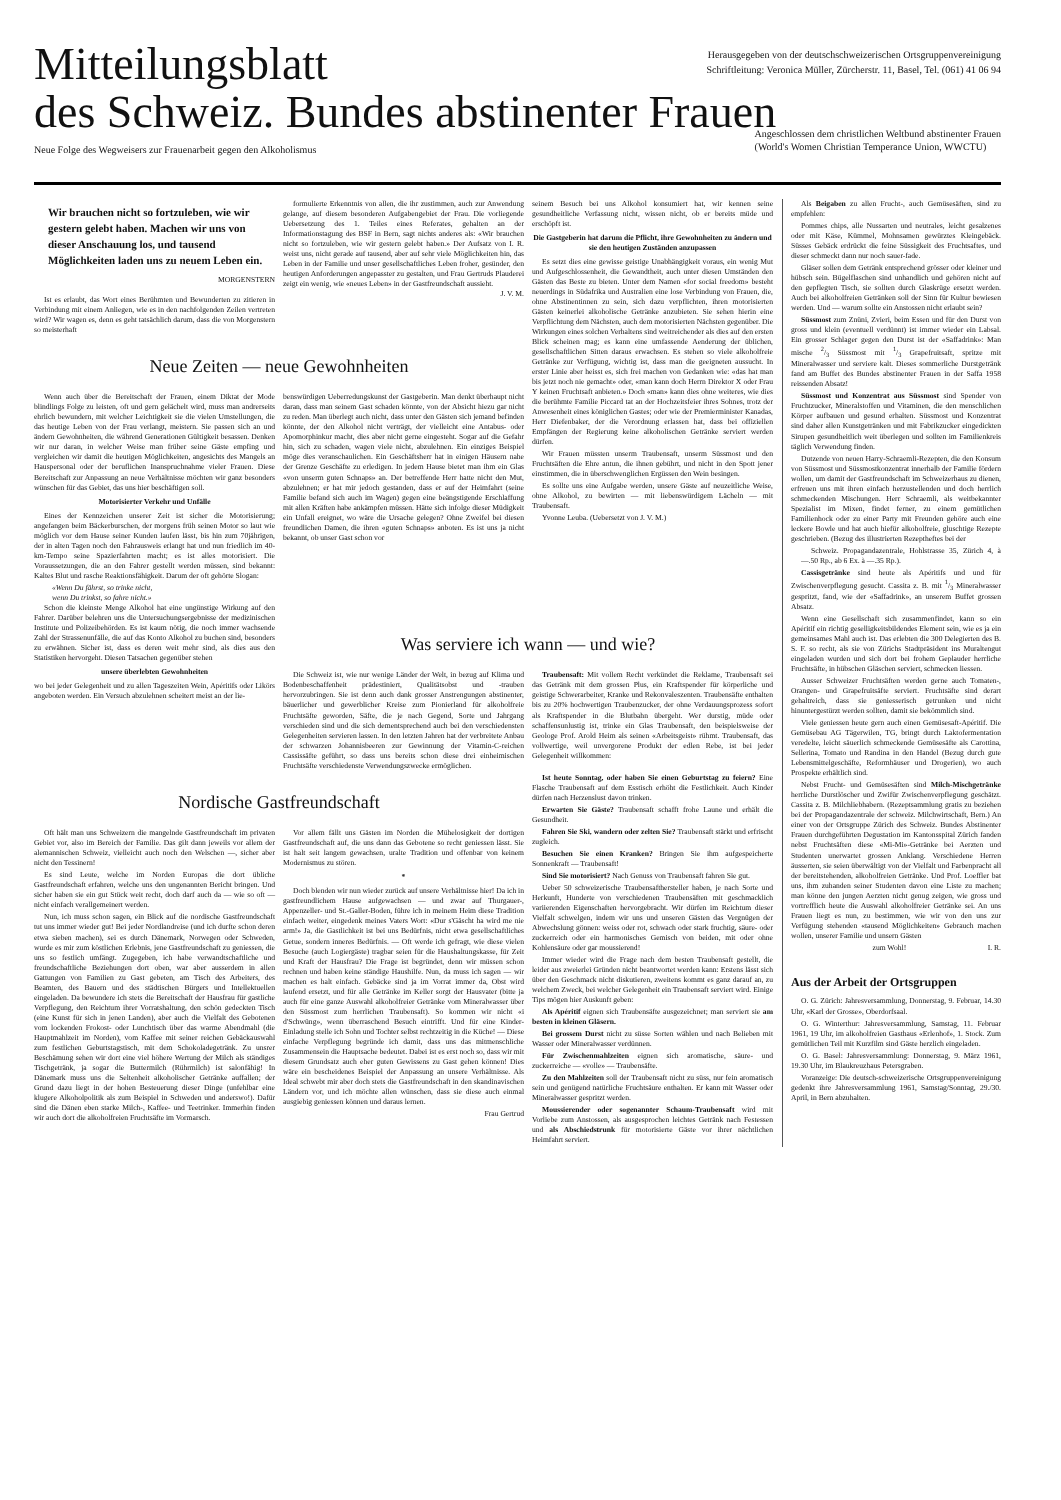Mitteilungsblatt
des Schweiz. Bundes abstinenter Frauen
Herausgegeben von der deutschschweizerischen Ortsgruppenvereinigung
Schriftleitung: Veronica Müller, Zürcherstr. 11, Basel, Tel. (061) 41 06 94
Neue Folge des Wegweisers zur Frauenarbeit gegen den Alkoholismus
Angeschlossen dem christlichen Weltbund abstinenter Frauen
(World's Women Christian Temperance Union, WWCTU)
Wir brauchen nicht so fortzuleben, wie wir gestern gelebt haben. Machen wir uns von dieser Anschauung los, und tausend Möglichkeiten laden uns zu neuem Leben ein.
MORGENSTERN
Ist es erlaubt, das Wort eines Berühmten und Bewunderten zu zitieren in Verbindung mit einem Anliegen, wie es in den nachfolgenden Zeilen vertreten wird? Wir wagen es, denn es geht tatsächlich darum, dass die von Morgenstern so meisterhaft
formulierte Erkenntnis von allen, die ihr zustimmen, auch zur Anwendung gelange, auf diesem besonderen Aufgabengebiet der Frau. Die vorliegende Uebersetzung des 1. Teiles eines Referates, gehalten an der Informationstagung des BSF in Bern, sagt nichts anderes als: «Wir brauchen nicht so fortzuleben, wie wir gestern gelebt haben.» Der Aufsatz von I. R. weist uns, nicht gerade auf tausend, aber auf sehr viele Möglichkeiten hin, das Leben in der Familie und unser gesellschaftliches Leben froher, gesünder, den heutigen Anforderungen angepasster zu gestalten, und Frau Gertruds Plauderei zeigt ein wenig, wie «neues Leben» in der Gastfreundschaft aussieht. J. V. M.
Neue Zeiten — neue Gewohnheiten
Wenn auch über die Bereitschaft der Frauen, einem Diktat der Mode blindlings Folge zu leisten, oft und gern gelächelt wird, muss man andrerseits ehrlich bewundern, mit welcher Leichtigkeit sie die vielen Umstellungen, die das heutige Leben von der Frau verlangt, meistern. Sie passen sich an und ändern Gewohnheiten, die während Generationen Gültigkeit besassen. Denken wir nur daran, in welcher Weise man früher seine Gäste empfing und vergleichen wir damit die heutigen Möglichkeiten, angesichts des Mangels an Hauspersonal oder der beruflichen Inanspruchnahme vieler Frauen. Diese Bereitschaft zur Anpassung an neue Verhältnisse möchten wir ganz besonders wünschen für das Gebiet, das uns hier beschäftigen soll.
Motorisierter Verkehr und Unfälle
Eines der Kennzeichen unserer Zeit ist sicher die Motorisierung; angefangen beim Bäckerburschen, der morgens früh seinen Motor so laut wie möglich vor dem Hause seiner Kunden laufen lässt, bis hin zum 70jährigen, der in alten Tagen noch den Fahrausweis erlangt hat und nun friedlich im 40-km-Tempo seine Spazierfahrten macht; es ist alles motorisiert. Die Voraussetzungen, die an den Fahrer gestellt werden müssen, sind bekannt: Kaltes Blut und rasche Reaktionsfähigkeit. Darum der oft gehörte Slogan:
«Wenn Du fährst, so trinke nicht,
wenn Du trinkst, so fahre nicht.»
benswürdigen Ueberredungskunst der Gastgeberin. Man denkt überhaupt nicht daran, dass man seinem Gast schaden könnte, von der Absicht hiezu gar nicht zu reden. Man überlegt auch nicht, dass unter den Gästen sich jemand befinden könnte, der den Alkohol nicht verträgt, der vielleicht eine Antabus- oder Apomorphinkur macht, dies aber nicht gerne eingesteht. Sogar auf die Gefahr hin, sich zu schaden, wagen viele nicht, abzulehnen. Ein einziges Beispiel möge dies veranschaulichen. Ein Geschäftsherr hat in einigen Häusern nahe der Grenze Geschäfte zu erledigen. In jedem Hause bietet man ihm ein Glas «von unserm guten Schnaps» an. Der betreffende Herr hatte nicht den Mut, abzulehnen; er hat mir jedoch gestanden, dass er auf der Heimfahrt (seine Familie befand sich auch im Wagen) gegen eine beängstigende Erschlaffung mit allen Kräften habe ankämpfen müssen. Hätte sich infolge dieser Müdigkeit ein Unfall ereignet, wo wäre die Ursache gelegen? Ohne Zweifel bei diesen freundlichen Damen, die ihren «guten Schnaps» anboten. Es ist uns ja nicht bekannt, ob unser Gast schon vor
seinem Besuch bei uns Alkohol konsumiert hat, wir kennen seine gesundheitliche Verfassung nicht, wissen nicht, ob er bereits müde und erschöpft ist.
Die Gastgeberin hat darum die Pflicht, ihre Gewohnheiten zu ändern und sie den heutigen Zuständen anzupassen
Es setzt dies eine gewisse geistige Unabhängigkeit voraus, ein wenig Mut und Aufgeschlossenheit, die Gewandtheit, auch unter diesen Umständen den Gästen das Beste zu bieten. Unter dem Namen «for social freedom» besteht neuerdings in Südafrika und Australien eine lose Verbindung von Frauen, die, ohne Abstinentinnen zu sein, sich dazu verpflichten, ihren motorisierten Gästen keinerlei alkoholische Getränke anzubieten. Sie sehen hierin eine Verpflichtung dem Nächsten, auch dem motorisierten Nächsten gegenüber. Die Wirkungen eines solchen Verhaltens sind weitreichender als dies auf den ersten Blick scheinen mag; es kann eine umfassende Aenderung der üblichen, gesellschaftlichen Sitten daraus erwachsen. Es stehen so viele alkoholfreie Getränke zur Verfügung, wichtig ist, dass man die geeigneten aussucht. In erster Linie aber heisst es, sich frei machen von Gedanken wie: «das hat man bis jetzt noch nie gemacht» oder, «man kann doch Herrn Direktor X oder Frau Y keinen Fruchtsaft anbieten.» Doch «man» kann dies ohne weiteres, wie dies die berühmte Familie Piccard tat an der Hochzeitsfeier ihres Sohnes, trotz der Anwesenheit eines königlichen Gastes; oder wie der Premierminister Kanadas, Herr Diefenbaker, der die Verordnung erlassen hat, dass bei offiziellen Empfängen der Regierung keine alkoholischen Getränke serviert werden dürfen.
Wir Frauen müssten unserm Traubensaft, unserm Süssmost und den Fruchtsäften die Ehre antun, die ihnen gebührt, und nicht in den Spott jener einstimmen, die in überschwenglichen Ergüssen den Wein besingen.
Es sollte uns eine Aufgabe werden, unsere Gäste auf neuzeitliche Weise, ohne Alkohol, zu bewirten — mit liebenswürdigem Lächeln — mit Traubensaft.
Yvonne Leuba. (Uebersetzt von J. V. M.)
Schon die kleinste Menge Alkohol hat eine ungünstige Wirkung auf den Fahrer. Darüber belehren uns die Untersuchungsergebnisse der medizinischen Institute und Polizeibehörden. Es ist kaum nötig, die noch immer wachsende Zahl der Strassenunfälle, die auf das Konto Alkohol zu buchen sind, besonders zu erwähnen. Sicher ist, dass es deren weit mehr sind, als dies aus den Statistiken hervorgeht. Diesen Tatsachen gegenüber stehen
unsere überlebten Gewohnheiten
wo bei jeder Gelegenheit und zu allen Tageszeiten Wein, Apéritifs oder Likörs angeboten werden. Ein Versuch abzulehnen scheitert meist an der lie-
Was serviere ich wann — und wie?
Die Schweiz ist, wie nur wenige Länder der Welt, in bezug auf Klima und Bodenbeschaffenheit prädestiniert, Qualitätsobst und -trauben hervorzubringen. Sie ist denn auch dank grosser Anstrengungen abstinenter, bäuerlicher und gewerblicher Kreise zum Pionierland für alkoholfreie Fruchtsäfte geworden, Säfte, die je nach Gegend, Sorte und Jahrgang verschieden sind und die sich dementsprechend auch bei den verschiedensten Gelegenheiten servieren lassen. In den letzten Jahren hat der verbreitete Anbau der schwarzen Johannisbeeren zur Gewinnung der Vitamin-C-reichen Cassissäfte geführt, so dass uns bereits schon diese drei einheimischen Fruchtsäfte verschiedenste Verwendungszwecke ermöglichen.
Traubensaft: Mit vollem Recht verkündet die Reklame, Traubensaft sei das Getränk mit dem grossen Plus, ein Kraftspender für körperliche und geistige Schwerarbeiter, Kranke und Rekonvaleszenten. Traubensäfte enthalten bis zu 20% hochwertigen Traubenzucker, der ohne Verdauungsprozess sofort als Kraftspender in die Blutbahn übergeht. Wer durstig, müde oder schaffensunlustig ist, trinke ein Glas Traubensaft, den beispielsweise der Geologe Prof. Arold Heim als seinen «Arbeitsgeist» rühmt. Traubensaft, das vollwertige, weil unvergorene Produkt der edlen Rebe, ist bei jeder Gelegenheit willkommen:
Nordische Gastfreundschaft
Oft hält man uns Schweizern die mangelnde Gastfreundschaft im privaten Gebiet vor, also im Bereich der Familie. Das gilt dann jeweils vor allem der alemannischen Schweiz, vielleicht auch noch den Welschen —, sicher aber nicht den Tessinern!
Es sind Leute, welche im Norden Europas die dort übliche Gastfreundschaft erfahren, welche uns den ungenannten Bericht bringen. Und sicher haben sie ein gut Stück weit recht, doch darf auch da — wie so oft — nicht einfach verallgemeinert werden.
Nun, ich muss schon sagen, ein Blick auf die nordische Gastfreundschaft tut uns immer wieder gut! Bei jeder Nordlandreise (und ich durfte schon deren etwa sieben machen), sei es durch Dänemark, Norwegen oder Schweden, wurde es mir zum köstlichen Erlebnis, jene Gastfreundschaft zu geniessen, die uns so festlich umfängt. Zugegeben, ich habe verwandtschaftliche und freundschaftliche Beziehungen dort oben, war aber ausserdem in allen Gattungen von Familien zu Gast gebeten, am Tisch des Arbeiters, des Beamten, des Bauern und des städtischen Bürgers und Intellektuellen eingeladen. Da bewundere ich stets die Bereitschaft der Hausfrau für gastliche Verpflegung, den Reichtum ihrer Vorratshaltung, den schön gedeckten Tisch (eine Kunst für sich in jenen Landen), aber auch die Vielfalt des Gebotenen vom lockenden Frokost- oder Lunchtisch über das warme Abendmahl (die Hauptmahlzeit im Norden), vom Kaffee mit seiner reichen Gebäckauswahl zum festlichen Geburtstagstisch, mit dem Schokoladegetränk. Zu unsrer Beschämung sehen wir dort eine viel höhere Wertung der Milch als ständiges Tischgetränk, ja sogar die Buttermilch (Rührmilch) ist salonfähig! In Dänemark muss uns die Seltenheit alkoholischer Getränke auffallen; der Grund dazu liegt in der hohen Besteuerung dieser Dinge (unfehlbar eine klugere Alkoholpolitik als zum Beispiel in Schweden und anderswo!). Dafür sind die Dänen eben starke Milch-, Kaffee- und Teetrinker. Immerhin finden wir auch dort die alkoholfreien Fruchtsäfte im Vormarsch.
Vor allem fällt uns Gästen im Norden die Mühelosigkeit der dortigen Gastfreundschaft auf, die uns dann das Gebotene so recht geniessen lässt. Sie ist halt seit langem gewachsen, uralte Tradition und offenbar von keinem Modernismus zu stören.
*
Doch blenden wir nun wieder zurück auf unsere Verhältnisse hier! Da ich in gastfreundlichem Hause aufgewachsen — und zwar auf Thurgauer-, Appenzeller- und St.-Galler-Boden, führe ich in meinem Heim diese Tradition einfach weiter, eingedenk meines Vaters Wort: «Dur s'Gäscht ha wird me nie arm!» Ja, die Gastlichkeit ist bei uns Bedürfnis, nicht etwa gesellschaftliches Getue, sondern inneres Bedürfnis. — Oft werde ich gefragt, wie diese vielen Besuche (auch Logiergäste) tragbar seien für die Haushaltungskasse, für Zeit und Kraft der Hausfrau? Die Frage ist begründet, denn wir müssen schon rechnen und haben keine ständige Haushilfe. Nun, da muss ich sagen — wir machen es halt einfach. Gebäcke sind ja im Vorrat immer da, Obst wird laufend ersetzt, und für alle Getränke im Keller sorgt der Hausvater (bitte ja auch für eine ganze Auswahl alkoholfreier Getränke vom Mineralwasser über den Süssmost zum herrlichen Traubensaft). So kommen wir nicht «i d'Schwüng», wenn überraschend Besuch eintrifft. Und für eine Kinder-Einladung stelle ich Sohn und Tochter selbst rechtzeitig in die Küche! — Diese einfache Verpflegung begründe ich damit, dass uns das mitmenschliche Zusammensein die Hauptsache bedeutet. Dabei ist es erst noch so, dass wir mit diesem Grundsatz auch eher guten Gewissens zu Gast gehen können! Dies wäre ein bescheidenes Beispiel der Anpassung an unsere Verhältnisse. Als Ideal schwebt mir aber doch stets die Gastfreundschaft in den skandinavischen Ländern vor, und ich möchte allen wünschen, dass sie diese auch einmal ausgiebig geniessen können und daraus lernen.
Frau Gertrud
Ist heute Sonntag, oder haben Sie einen Geburtstag zu feiern? Eine Flasche Traubensaft auf dem Esstisch erhöht die Festlichkeit. Auch Kinder dürfen nach Herzenslust davon trinken.
Erwarten Sie Gäste? Traubensaft schafft frohe Laune und erhält die Gesundheit.
Fahren Sie Ski, wandern oder zelten Sie? Traubensaft stärkt und erfrischt zugleich.
Besuchen Sie einen Kranken? Bringen Sie ihm aufgespeicherte Sonnenkraft — Traubensaft!
Sind Sie motorisiert? Nach Genuss von Traubensaft fahren Sie gut.
Ueber 50 schweizerische Traubensafthersteller haben, je nach Sorte und Herkunft, Hunderte von verschiedenen Traubensäften mit geschmacklich variierenden Eigenschaften hervorgebracht. Wir dürfen im Reichtum dieser Vielfalt schwelgen, indem wir uns und unseren Gästen das Vergnügen der Abwechslung gönnen: weiss oder rot, schwach oder stark fruchtig, säure- oder zuckerreich oder ein harmonisches Gemisch von beiden, mit oder ohne Kohlensäure oder gar moussierend!
Immer wieder wird die Frage nach dem besten Traubensaft gestellt, die leider aus zweierlei Gründen nicht beantwortet werden kann: Erstens lässt sich über den Geschmack nicht diskutieren, zweitens kommt es ganz darauf an, zu welchem Zweck, bei welcher Gelegenheit ein Traubensaft serviert wird. Einige Tips mögen hier Auskunft geben:
Als Apéritif eignen sich Traubensäfte ausgezeichnet; man serviert sie am besten in kleinen Gläsern.
Bei grossem Durst nicht zu süsse Sorten wählen und nach Belieben mit Wasser oder Mineralwasser verdünnen.
Für Zwischenmahlzeiten eignen sich aromatische, säure- und zuckerreiche — «volle» — Traubensäfte.
Zu den Mahlzeiten soll der Traubensaft nicht zu süss, nur fein aromatisch sein und genügend natürliche Fruchtsäure enthalten. Er kann mit Wasser oder Mineralwasser gespritzt werden.
Moussierender oder sogenannter Schaum-Traubensaft wird mit Vorliebe zum Anstossen, als ausgesprochen leichtes Getränk nach Festessen und als Abschiedstrunk für motorisierte Gäste vor ihrer nächtlichen Heimfahrt serviert.
Als Beigaben zu allen Frucht-, auch Gemüsesäften, sind zu empfehlen:
Pommes chips, alle Nussarten und neutrales, leicht gesalzenes oder mit Käse, Kümmel, Mohnsamen gewürztes Kleingebäck. Süsses Gebäck erdrückt die feine Süssigkeit des Fruchtsaftes, und dieser schmeckt dann nur noch sauer-fade.
Gläser sollen dem Getränk entsprechend grösser oder kleiner und hübsch sein. Bügelflaschen sind unhandlich und gehören nicht auf den gepflegten Tisch, sie sollten durch Glaskrüge ersetzt werden. Auch bei alkoholfreien Getränken soll der Sinn für Kultur bewiesen werden. Und — warum sollte ein Anstossen nicht erlaubt sein?
Süssmost zum Znüni, Zvieri, beim Essen und für den Durst von gross und klein (eventuell verdünnt) ist immer wieder ein Labsal. Ein grosser Schlager gegen den Durst ist der «Saffadrink»: Man mische 2/3 Süssmost mit 1/3 Grapefruitsaft, spritze mit Mineralwasser und serviere kalt. Dieses sommerliche Durstgetränk fand am Buffet des Bundes abstinenter Frauen in der Saffa 1958 reissenden Absatz!
Süssmost und Konzentrat aus Süssmost sind Spender von Fruchtzucker, Mineralstoffen und Vitaminen, die den menschlichen Körper aufbauen und gesund erhalten. Süssmost und Konzentrat sind daher allen Kunstgetränken und mit Fabrikzucker eingedickten Sirupen gesundheitlich weit überlegen und sollten im Familienkreis täglich Verwendung finden.
Dutzende von neuen Harry-Schraemli-Rezepten, die den Konsum von Süssmost und Süssmostkonzentrat innerhalb der Familie fördern wollen, um damit der Gastfreundschaft im Schweizerhaus zu dienen, erfreuen uns mit ihren einfach herzustellenden und doch herrlich schmeckenden Mischungen. Herr Schraemli, als weitbekannter Spezialist im Mixen, findet ferner, zu einem gemütlichen Familienhock oder zu einer Party mit Freunden gehöre auch eine leckere Bowle und hat auch hiefür alkoholfreie, gluschtige Rezepte geschrieben. (Bezug des illustrierten Rezeptheftes bei der
Schweiz. Propagandazentrale, Hohlstrasse 35, Zürich 4, à —.50 Rp., ab 6 Ex. à —.35 Rp.).
Cassisgetränke sind heute als Apéritifs und und für Zwischenverpflegung gesucht. Cassita z. B. mit 1/3 Mineralwasser gespritzt, fand, wie der «Saffadrink», an unserem Buffet grossen Absatz.
Wenn eine Gesellschaft sich zusammenfindet, kann so ein Apéritif ein richtig geselligkeitsbildendes Element sein, wie es ja ein gemeinsames Mahl auch ist. Das erlebten die 300 Delegierten des B. S. F. so recht, als sie von Zürichs Stadtpräsident ins Muraltengut eingeladen wurden und sich dort bei frohem Geplauder herrliche Fruchtsäfte, in hübschen Gläschen serviert, schmecken liessen.
Ausser Schweizer Fruchtsäften werden gerne auch Tomaten-, Orangen- und Grapefruitsäfte serviert. Fruchtsäfte sind derart gehaltreich, dass sie geniesserisch getrunken und nicht hinuntergestürzt werden sollten, damit sie bekömmlich sind.
Viele geniessen heute gern auch einen Gemüsesaft-Apéritif. Die Gemüsebau AG Tägerwilen, TG, bringt durch Laktofermentation veredelte, leicht säuerlich schmeckende Gemüsesäfte als Carottina, Sellerina, Tomato und Randina in den Handel (Bezug durch gute Lebensmittelgeschäfte, Reformhäuser und Drogerien), wo auch Prospekte erhältlich sind.
Nebst Frucht- und Gemüsesäften sind Milch-Mischgetränke herrliche Durstlöscher und Zwifür Zwischenverpflegung geschätzt. Cassita z. B. Milchliebhabern. (Rezeptsammlung gratis zu beziehen bei der Propagandazentrale der schweiz. Milchwirtschaft, Bern.) An einer von der Ortsgruppe Zürich des Schweiz. Bundes Abstinenter Frauen durchgeführten Degustation im Kantonsspital Zürich fanden nebst Fruchtsäften diese «Mi-Mi»-Getränke bei Aerzten und Studenten unerwartet grossen Anklang. Verschiedene Herren äusserten, sie seien überwältigt von der Vielfalt und Farbenpracht all der bereitstehenden, alkoholfreien Getränke. Und Prof. Loeffler bat uns, ihm zuhanden seiner Studenten davon eine Liste zu machen; man könne den jungen Aerzten nicht genug zeigen, wie gross und vortrefflich heute die Auswahl alkoholfreier Getränke sei. An uns Frauen liegt es nun, zu bestimmen, wie wir von den uns zur Verfügung stehenden «tausend Möglichkeiten» Gebrauch machen wollen, unserer Familie und unsern Gästen
zum Wohl! I. R.
Aus der Arbeit der Ortsgruppen
O. G. Zürich: Jahresversammlung, Donnerstag, 9. Februar, 14.30 Uhr, «Karl der Grosse», Oberdorfsaal.
O. G. Winterthur: Jahresversammlung, Samstag, 11. Februar 1961, 19 Uhr, im alkoholfreien Gasthaus «Erlenhof», 1. Stock. Zum gemütlichen Teil mit Kurzfilm sind Gäste herzlich eingeladen.
O. G. Basel: Jahresversammlung: Donnerstag, 9. März 1961, 19.30 Uhr, im Blaukreuzhaus Petersgraben.
Voranzeige: Die deutsch-schweizerische Ortsgruppenvereinigung gedenkt ihre Jahresversammlung 1961, Samstag/Sonntag, 29./30. April, in Bern abzuhalten.